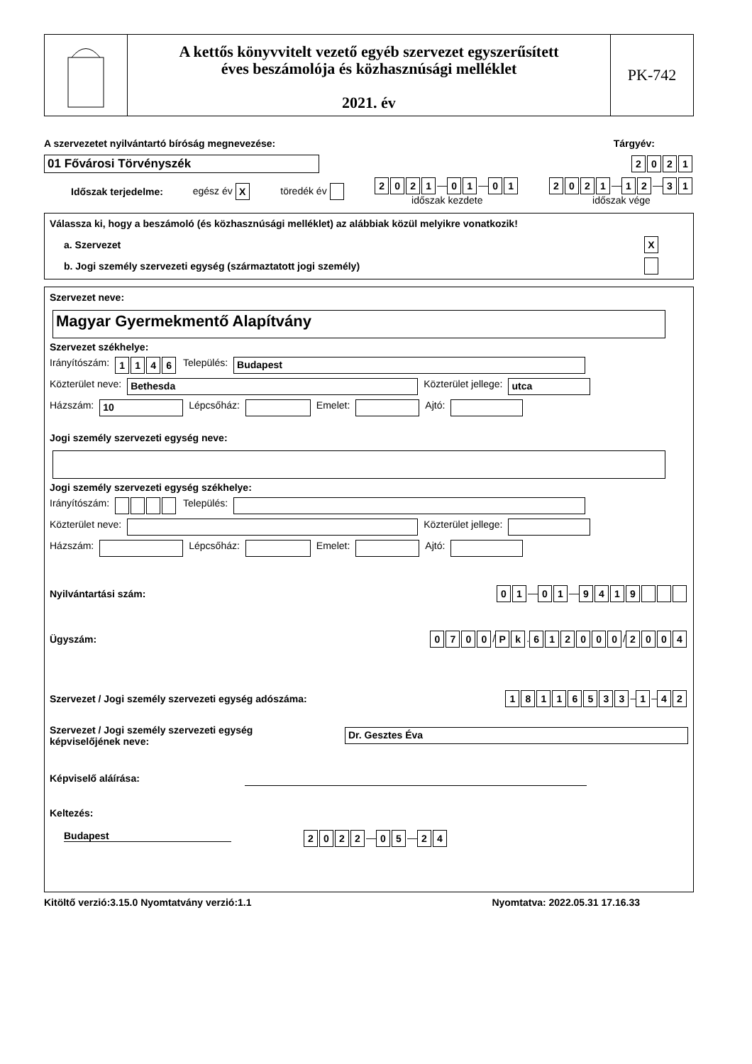A kettős könyvvitelt vezető egyéb szervezet egyszerűsített
éves beszámolója és közhasznúsági melléklet
2021. év
PK-742
A szervezetet nyilvántartó bíróság megnevezése: Tárgyév:
01 Fővárosi Törvényszék 2021
Időszak terjedelme: egész év X töredék év 2021 — 0 1 — 0 1
időszak kezdete 2021 — 1 2 — 3 1
időszak vége
Válassza ki, hogy a beszámoló (és közhasznúsági melléklet) az alábbiak közül melyikre vonatkozik!
a. Szervezet X
b. Jogi személy szervezeti egység (származtatott jogi személy)
Szervezet neve:
Magyar Gyermekmentő Alapítvány
Szervezet székhelye:
Irányítószám: 1146 Település: Budapest
Közterület neve: Bethesda Közterület jellege: utca
Házszám: 10 Lépcsőház: Emelet: Ajtó:
Jogi személy szervezeti egység neve:
Jogi személy szervezeti egység székhelye:
Irányítószám: Település:
Közterület neve: Közterület jellege:
Házszám: Lépcsőház: Emelet: Ajtó:
Nyilvántartási szám: 0 1 — 0 1 — 9419
Ügyszám: 0700 / P k. 612000 / 2004
Szervezet / Jogi személy szervezeti egység adószáma: 18116533 – 1 – 4 2
Szervezet / Jogi személy szervezeti egység
képviselőjének neve: Dr. Gesztes Éva
Képviselő aláírása:
Keltezés:
Budapest 2022 — 0 5 — 2 4
Kitöltő verzió:3.15.0 Nyomtatvány verzió:1.1 Nyomtatva: 2022.05.31 17.16.33